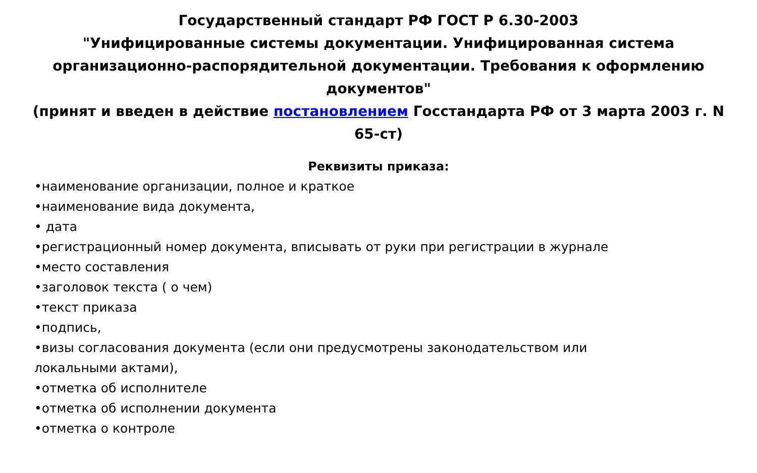Государственный стандарт РФ ГОСТ Р 6.30-2003
"Унифицированные системы документации. Унифицированная система организационно-распорядительной документации. Требования к оформлению документов"
(принят и введен в действие постановлением Госстандарта РФ от 3 марта 2003 г. N 65-ст)
Реквизиты приказа:
•наименование организации, полное и краткое
•наименование вида документа,
• дата
•регистрационный номер документа, вписывать от руки при регистрации в журнале
•место составления
•заголовок текста ( о чем)
•текст приказа
•подпись,
•визы согласования документа (если они предусмотрены законодательством или локальными актами),
•отметка об исполнителе
•отметка об исполнении документа
•отметка о контроле